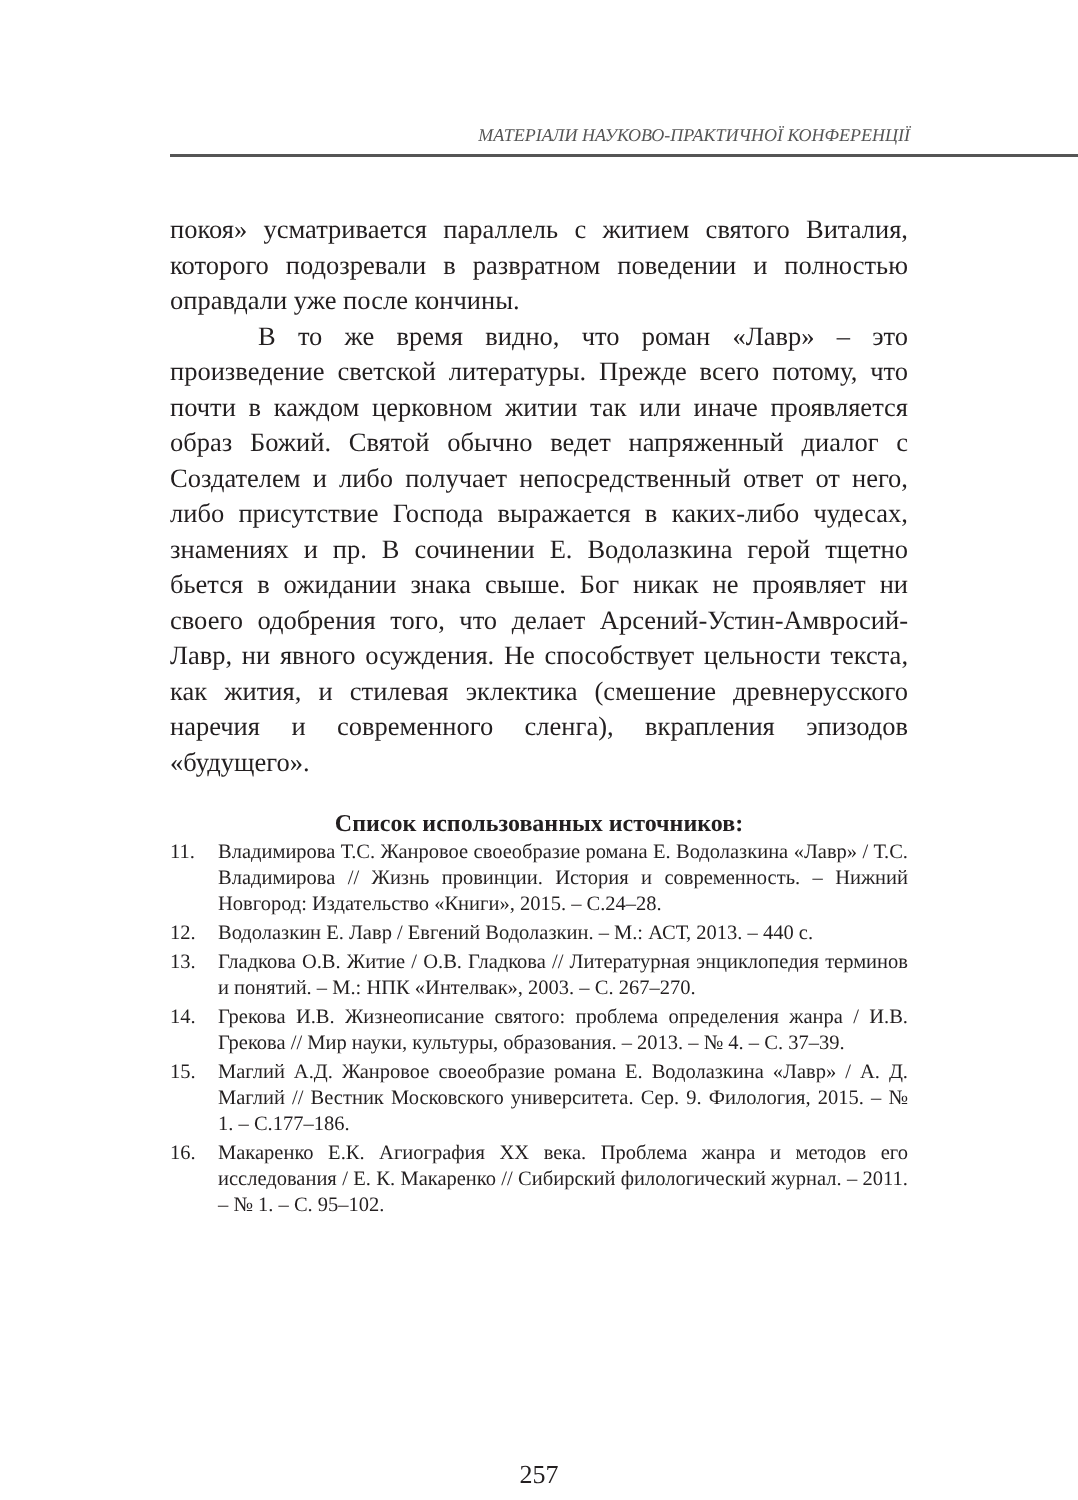МАТЕРІАЛИ НАУКОВО-ПРАКТИЧНОЇ КОНФЕРЕНЦІЇ
покоя» усматривается параллель с житием святого Виталия, которого подозревали в развратном поведении и полностью оправдали уже после кончины.
В то же время видно, что роман «Лавр» – это произведение светской литературы. Прежде всего потому, что почти в каждом церковном житии так или иначе проявляется образ Божий. Святой обычно ведет напряженный диалог с Создателем и либо получает непосредственный ответ от него, либо присутствие Господа выражается в каких-либо чудесах, знамениях и пр. В сочинении Е. Водолазкина герой тщетно бьется в ожидании знака свыше. Бог никак не проявляет ни своего одобрения того, что делает Арсений-Устин-Амвросий-Лавр, ни явного осуждения. Не способствует цельности текста, как жития, и стилевая эклектика (смешение древнерусского наречия и современного сленга), вкрапления эпизодов «будущего».
Список использованных источников:
11. Владимирова Т.С. Жанровое своеобразие романа Е. Водолазкина «Лавр» / Т.С. Владимирова // Жизнь провинции. История и современность. – Нижний Новгород: Издательство «Книги», 2015. – С.24–28.
12. Водолазкин Е. Лавр / Евгений Водолазкин. – М.: АСТ, 2013. – 440 с.
13. Гладкова О.В. Житие / О.В. Гладкова // Литературная энциклопедия терминов и понятий. – М.: НПК «Интелвак», 2003. – С. 267–270.
14. Грекова И.В. Жизнеописание святого: проблема определения жанра / И.В. Грекова // Мир науки, культуры, образования. – 2013. – № 4. – С. 37–39.
15. Маглий А.Д. Жанровое своеобразие романа Е. Водолазкина «Лавр» / А. Д. Маглий // Вестник Московского университета. Сер. 9. Филология, 2015. – № 1. – С.177–186.
16. Макаренко Е.К. Агиография XX века. Проблема жанра и методов его исследования / Е. К. Макаренко // Сибирский филологический журнал. – 2011. – № 1. – С. 95–102.
257